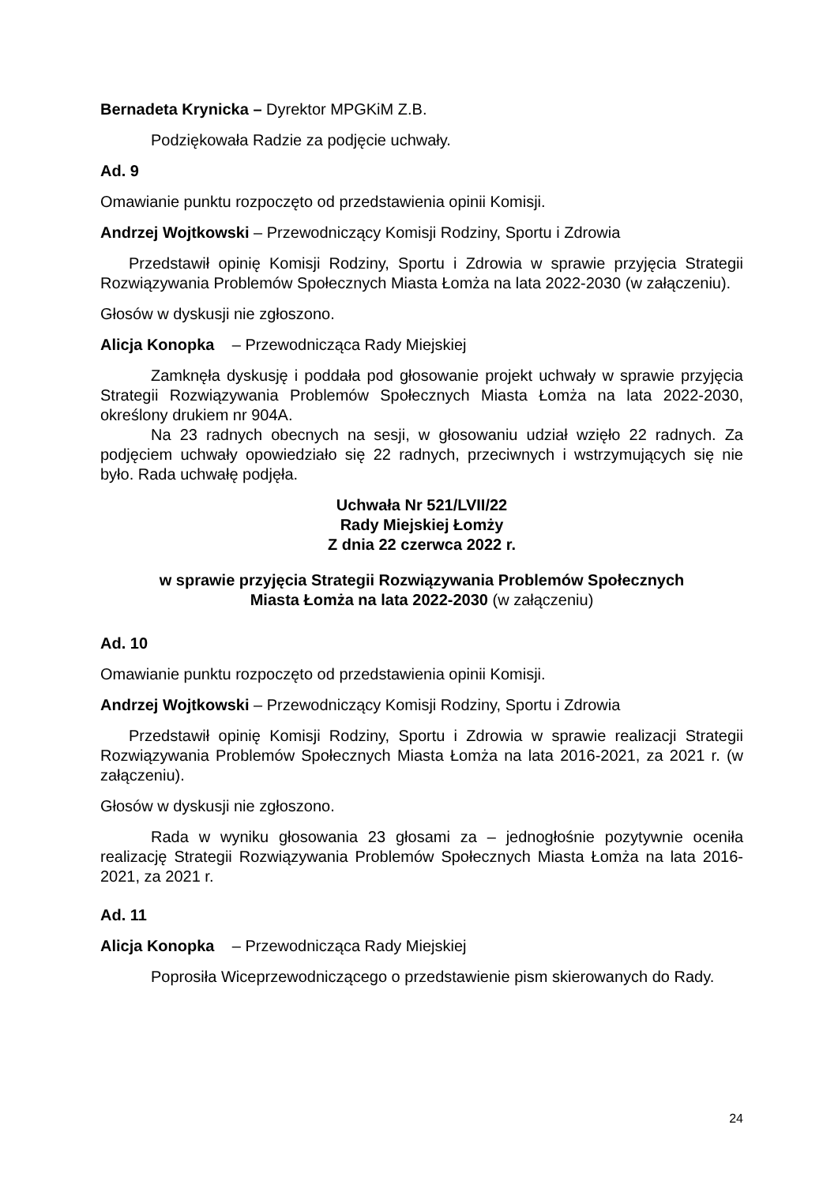Bernadeta Krynicka – Dyrektor MPGKiM Z.B.
Podziękowała Radzie za podjęcie uchwały.
Ad. 9
Omawianie punktu rozpoczęto od przedstawienia opinii Komisji.
Andrzej Wojtkowski – Przewodniczący Komisji Rodziny, Sportu i Zdrowia
Przedstawił opinię Komisji Rodziny, Sportu i Zdrowia w sprawie przyjęcia Strategii Rozwiązywania Problemów Społecznych Miasta Łomża na lata 2022-2030 (w załączeniu).
Głosów w dyskusji nie zgłoszono.
Alicja Konopka – Przewodnicząca Rady Miejskiej
Zamknęła dyskusję i poddała pod głosowanie projekt uchwały w sprawie przyjęcia Strategii Rozwiązywania Problemów Społecznych Miasta Łomża na lata 2022-2030, określony drukiem nr 904A.
Na 23 radnych obecnych na sesji, w głosowaniu udział wzięło 22 radnych. Za podjęciem uchwały opowiedziało się 22 radnych, przeciwnych i wstrzymujących się nie było. Rada uchwałę podjęła.
Uchwała Nr 521/LVII/22
Rady Miejskiej Łomży
Z dnia 22 czerwca 2022 r.
w sprawie przyjęcia Strategii Rozwiązywania Problemów Społecznych
Miasta Łomża na lata 2022-2030 (w załączeniu)
Ad. 10
Omawianie punktu rozpoczęto od przedstawienia opinii Komisji.
Andrzej Wojtkowski – Przewodniczący Komisji Rodziny, Sportu i Zdrowia
Przedstawił opinię Komisji Rodziny, Sportu i Zdrowia w sprawie realizacji Strategii Rozwiązywania Problemów Społecznych Miasta Łomża na lata 2016-2021, za 2021 r. (w załączeniu).
Głosów w dyskusji nie zgłoszono.
Rada w wyniku głosowania 23 głosami za – jednogłośnie pozytywnie oceniła realizację Strategii Rozwiązywania Problemów Społecznych Miasta Łomża na lata 2016-2021, za 2021 r.
Ad. 11
Alicja Konopka – Przewodnicząca Rady Miejskiej
Poprosiła Wiceprzewodniczącego o przedstawienie pism skierowanych do Rady.
24